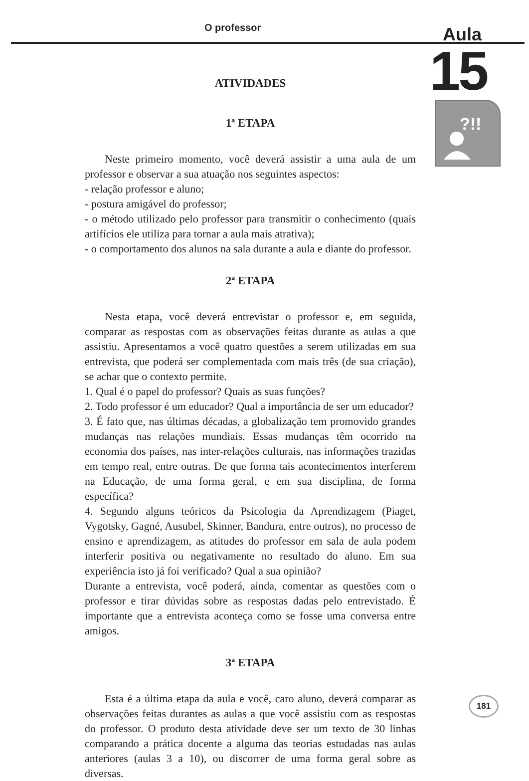O professor Aula
15
?!!
ATIVIDADES
1ª ETAPA
Neste primeiro momento, você deverá assistir a uma aula de um professor e observar a sua atuação nos seguintes aspectos:
- relação professor e aluno;
- postura amigável do professor;
- o método utilizado pelo professor para transmitir o conhecimento (quais artifícios ele utiliza para tornar a aula mais atrativa);
- o comportamento dos alunos na sala durante a aula e diante do professor.
2ª ETAPA
Nesta etapa, você deverá entrevistar o professor e, em seguida, comparar as respostas com as observações feitas durante as aulas a que assistiu. Apresentamos a você quatro questões a serem utilizadas em sua entrevista, que poderá ser complementada com mais três (de sua criação), se achar que o contexto permite.
1. Qual é o papel do professor? Quais as suas funções?
2. Todo professor é um educador? Qual a importância de ser um educador?
3. É fato que, nas últimas décadas, a globalização tem promovido grandes mudanças nas relações mundiais. Essas mudanças têm ocorrido na economia dos países, nas inter-relações culturais, nas informações trazidas em tempo real, entre outras. De que forma tais acontecimentos interferem na Educação, de uma forma geral, e em sua disciplina, de forma específica?
4. Segundo alguns teóricos da Psicologia da Aprendizagem (Piaget, Vygotsky, Gagné, Ausubel, Skinner, Bandura, entre outros), no processo de ensino e aprendizagem, as atitudes do professor em sala de aula podem interferir positiva ou negativamente no resultado do aluno. Em sua experiência isto já foi verificado? Qual a sua opinião?
Durante a entrevista, você poderá, ainda, comentar as questões com o professor e tirar dúvidas sobre as respostas dadas pelo entrevistado. É importante que a entrevista aconteça como se fosse uma conversa entre amigos.
3ª ETAPA
Esta é a última etapa da aula e você, caro aluno, deverá comparar as observações feitas durantes as aulas a que você assistiu com as respostas do professor. O produto desta atividade deve ser um texto de 30 linhas comparando a prática docente a alguma das teorias estudadas nas aulas anteriores (aulas 3 a 10), ou discorrer de uma forma geral sobre as diversas.
181